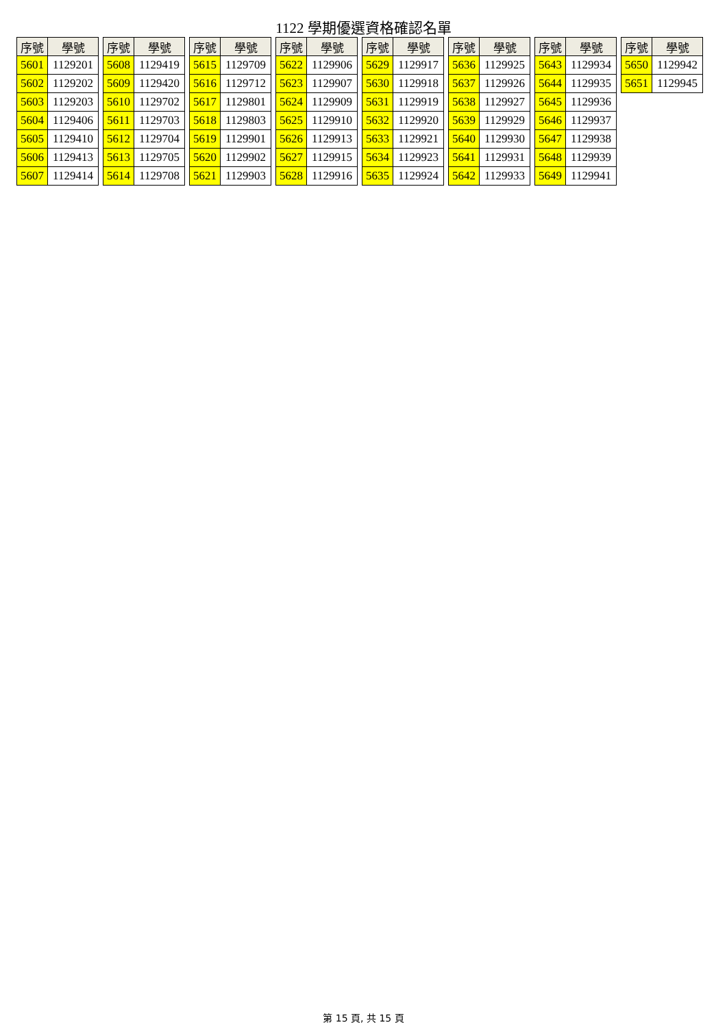1122 學期優選資格確認名單
| 序號 | 學號 |
| --- | --- |
| 5601 | 1129201 |
| 5602 | 1129202 |
| 5603 | 1129203 |
| 5604 | 1129406 |
| 5605 | 1129410 |
| 5606 | 1129413 |
| 5607 | 1129414 |
| 序號 | 學號 |
| --- | --- |
| 5608 | 1129419 |
| 5609 | 1129420 |
| 5610 | 1129702 |
| 5611 | 1129703 |
| 5612 | 1129704 |
| 5613 | 1129705 |
| 5614 | 1129708 |
| 序號 | 學號 |
| --- | --- |
| 5615 | 1129709 |
| 5616 | 1129712 |
| 5617 | 1129801 |
| 5618 | 1129803 |
| 5619 | 1129901 |
| 5620 | 1129902 |
| 5621 | 1129903 |
| 序號 | 學號 |
| --- | --- |
| 5622 | 1129906 |
| 5623 | 1129907 |
| 5624 | 1129909 |
| 5625 | 1129910 |
| 5626 | 1129913 |
| 5627 | 1129915 |
| 5628 | 1129916 |
| 序號 | 學號 |
| --- | --- |
| 5629 | 1129917 |
| 5630 | 1129918 |
| 5631 | 1129919 |
| 5632 | 1129920 |
| 5633 | 1129921 |
| 5634 | 1129923 |
| 5635 | 1129924 |
| 序號 | 學號 |
| --- | --- |
| 5636 | 1129925 |
| 5637 | 1129926 |
| 5638 | 1129927 |
| 5639 | 1129929 |
| 5640 | 1129930 |
| 5641 | 1129931 |
| 5642 | 1129933 |
| 序號 | 學號 |
| --- | --- |
| 5643 | 1129934 |
| 5644 | 1129935 |
| 5645 | 1129936 |
| 5646 | 1129937 |
| 5647 | 1129938 |
| 5648 | 1129939 |
| 5649 | 1129941 |
| 序號 | 學號 |
| --- | --- |
| 5650 | 1129942 |
| 5651 | 1129945 |
第 15 頁, 共 15 頁